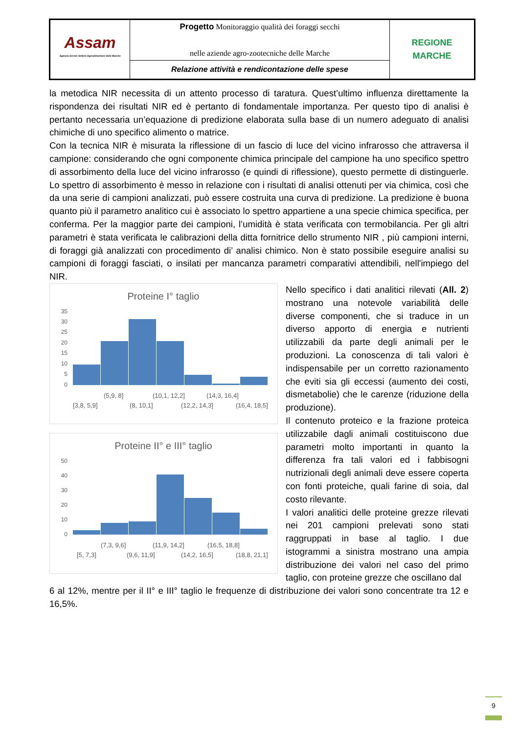| Assam Agenzia Servizi Settore Agroalimentare delle Marche | Progetto Monitoraggio qualità dei foraggi secchi nelle aziende agro-zootecniche delle Marche | REGIONE MARCHE |
| | Relazione attività e rendicontazione delle spese | |
la metodica NIR necessita di un attento processo di taratura. Quest’ultimo influenza direttamente la rispondenza dei risultati NIR ed è pertanto di fondamentale importanza. Per questo tipo di analisi è pertanto necessaria un’equazione di predizione elaborata sulla base di un numero adeguato di analisi chimiche di uno specifico alimento o matrice.
Con la tecnica NIR è misurata la riflessione di un fascio di luce del vicino infrarosso che attraversa il campione: considerando che ogni componente chimica principale del campione ha uno specifico spettro di assorbimento della luce del vicino infrarosso (e quindi di riflessione), questo permette di distinguerle. Lo spettro di assorbimento è messo in relazione con i risultati di analisi ottenuti per via chimica, così che da una serie di campioni analizzati, può essere costruita una curva di predizione. La predizione è buona quanto più il parametro analitico cui è associato lo spettro appartiene a una specie chimica specifica, per conferma. Per la maggior parte dei campioni, l’umidità è stata verificata con termobilancia. Per gli altri parametri è stata verificata le calibrazioni della ditta fornitrice dello strumento NIR , più campioni interni, di foraggi già analizzati con procedimento di’ analisi chimico. Non è stato possibile eseguire analisi su campioni di foraggi fasciati, o insilati per mancanza parametri comparativi attendibili, nell'impiego del NIR.
Proteine I° taglio
35
30
25
20
15
10
5
0
(5,9, 8]
(10,1, 12,2]
(14,3, 16,4]
[3,8, 5,9]
(8, 10,1]
(12,2, 14,3]
(16,4, 18,5]
Proteine II° e III° taglio
50
40
30
20
10
0
(7,3, 9,6]
(11,9, 14,2]
(16,5, 18,8]
[5, 7,3]
(9,6, 11,9]
(14,2, 16,5]
(18,8, 21,1]
Nello specifico i dati analitici rilevati (All. 2) mostrano una notevole variabilità delle diverse componenti, che si traduce in un diverso apporto di energia e nutrienti utilizzabili da parte degli animali per le produzioni. La conoscenza di tali valori è indispensabile per un corretto razionamento che eviti sia gli eccessi (aumento dei costi, dismetabolie) che le carenze (riduzione della produzione).
Il contenuto proteico e la frazione proteica utilizzabile dagli animali costituiscono due parametri molto importanti in quanto la differenza fra tali valori ed i fabbisogni nutrizionali degli animali deve essere coperta con fonti proteiche, quali farine di soia, dal costo rilevante.
I valori analitici delle proteine grezze rilevati nei 201 campioni prelevati sono stati raggruppati in base al taglio. I due istogrammi a sinistra mostrano una ampia distribuzione dei valori nel caso del primo taglio, con proteine grezze che oscillano dal
6 al 12%, mentre per il II° e III° taglio le frequenze di distribuzione dei valori sono concentrate tra 12 e 16,5%.
9